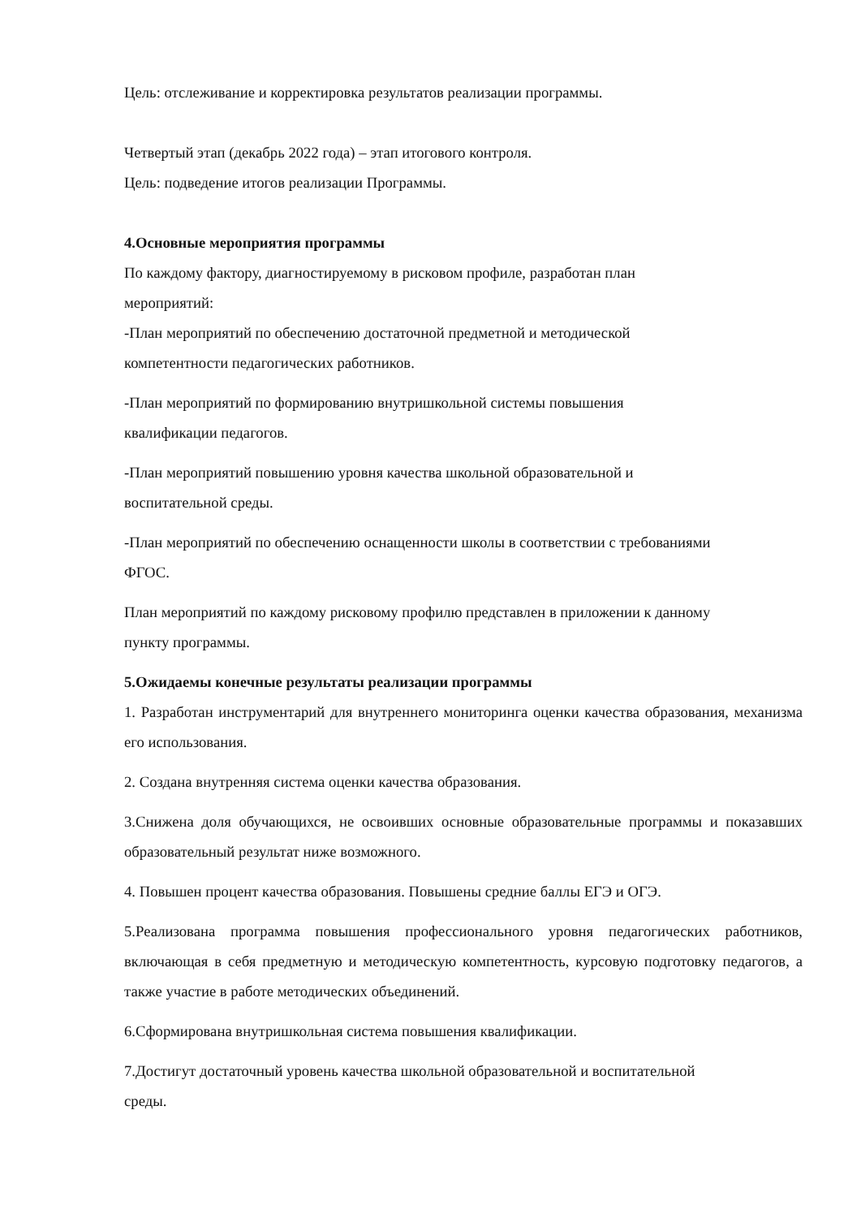Цель: отслеживание и корректировка результатов реализации программы.
Четвертый этап (декабрь 2022 года) – этап итогового контроля.
Цель: подведение итогов реализации Программы.
4.Основные мероприятия программы
По каждому фактору, диагностируемому в рисковом профиле, разработан план
мероприятий:
-План мероприятий по обеспечению достаточной предметной и методической
компетентности педагогических работников.
-План мероприятий по формированию внутришкольной системы повышения
квалификации педагогов.
-План мероприятий повышению уровня качества школьной образовательной и
воспитательной среды.
-План мероприятий по обеспечению оснащенности школы в соответствии с требованиями
ФГОС.
План мероприятий по каждому рисковому профилю представлен в приложении к данному
пункту программы.
5.Ожидаемы конечные результаты реализации программы
1. Разработан инструментарий для внутреннего мониторинга оценки качества образования, механизма его использования.
2. Создана внутренняя система оценки качества образования.
3.Снижена доля обучающихся, не освоивших основные образовательные программы и показавших образовательный результат ниже возможного.
4. Повышен процент качества образования. Повышены средние баллы ЕГЭ и ОГЭ.
5.Реализована программа повышения профессионального уровня педагогических работников, включающая в себя предметную и методическую компетентность, курсовую подготовку педагогов, а также участие в работе методических объединений.
6.Сформирована внутришкольная система повышения квалификации.
7.Достигут достаточный уровень качества школьной образовательной и воспитательной
среды.